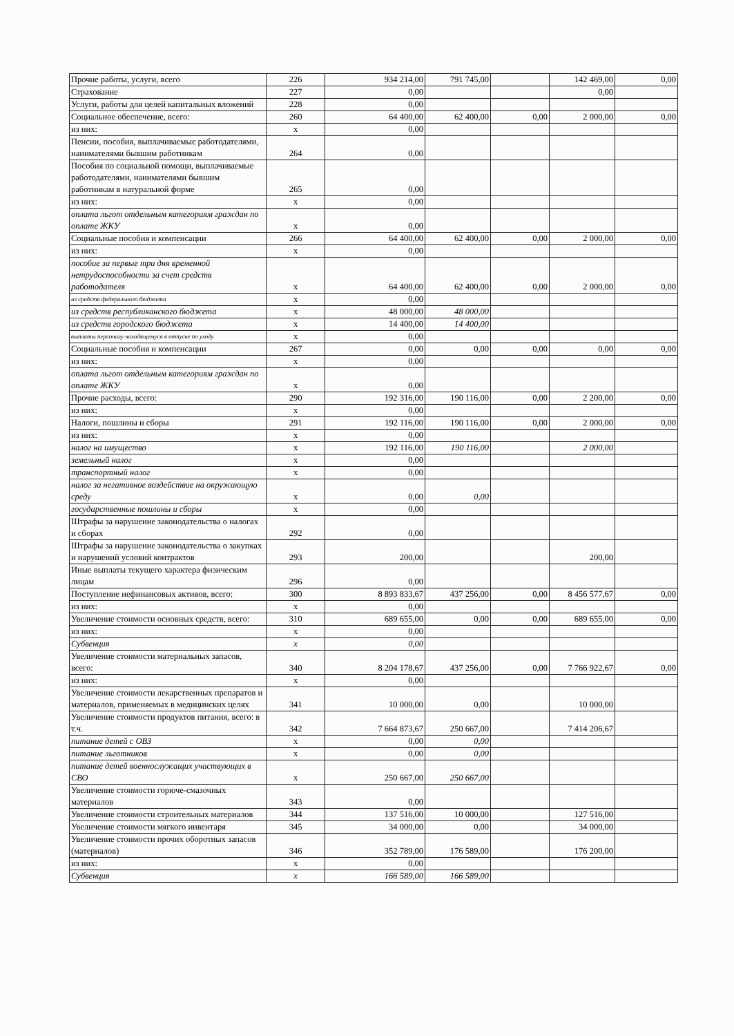| Прочие работы, услуги, всего | 226 | 934 214,00 | 791 745,00 | | 142 469,00 | 0,00 |
| Страхование | 227 | 0,00 | | | 0,00 | |
| Услуги, работы для целей капитальных вложений | 228 | 0,00 | | | | |
| Социальное обеспечение, всего: | 260 | 64 400,00 | 62 400,00 | 0,00 | 2 000,00 | 0,00 |
| из них: | x | 0,00 | | | | |
| Пенсии, пособия, выплачиваемые работодателями, нанимателями бывшим работникам | 264 | 0,00 | | | | |
| Пособия по социальной помощи, выплачиваемые работодателями, нанимателями бывшим работникам в натуральной форме | 265 | 0,00 | | | | |
| из них: | x | 0,00 | | | | |
| оплата льгот отдельным категориям граждан по оплате ЖКУ | x | 0,00 | | | | |
| Социальные пособия и компенсации | 266 | 64 400,00 | 62 400,00 | 0,00 | 2 000,00 | 0,00 |
| из них: | x | 0,00 | | | | |
| пособие за первые три дня временной нетрудоспособности за счет средств работодателя | x | 64 400,00 | 62 400,00 | 0,00 | 2 000,00 | 0,00 |
| из средств федерального бюджета | x | 0,00 | | | | |
| из средств республиканского бюджета | x | 48 000,00 | 48 000,00 | | | |
| из средств городского бюджета | x | 14 400,00 | 14 400,00 | | | |
| выплаты персоналу находящемуся в отпуске по уходу | x | 0,00 | | | | |
| Социальные пособия и компенсации | 267 | 0,00 | 0,00 | 0,00 | 0,00 | 0,00 |
| из них: | x | 0,00 | | | | |
| оплата льгот отдельным категориям граждан по оплате ЖКУ | x | 0,00 | | | | |
| Прочие расходы, всего: | 290 | 192 316,00 | 190 116,00 | 0,00 | 2 200,00 | 0,00 |
| из них: | x | 0,00 | | | | |
| Налоги, пошлины и сборы | 291 | 192 116,00 | 190 116,00 | 0,00 | 2 000,00 | 0,00 |
| из них: | x | 0,00 | | | | |
| налог на имущество | x | 192 116,00 | 190 116,00 | | 2 000,00 | |
| земельный налог | x | 0,00 | | | | |
| транспортный налог | x | 0,00 | | | | |
| налог за негативное воздействие на окружающую среду | x | 0,00 | 0,00 | | | |
| государственные пошлины и сборы | x | 0,00 | | | | |
| Штрафы за нарушение законодательства о налогах и сборах | 292 | 0,00 | | | | |
| Штрафы за нарушение законодательства о закупках и нарушений условий контрактов | 293 | 200,00 | | | 200,00 | |
| Иные выплаты текущего характера физическим лицам | 296 | 0,00 | | | | |
| Поступление нефинансовых активов, всего: | 300 | 8 893 833,67 | 437 256,00 | 0,00 | 8 456 577,67 | 0,00 |
| из них: | x | 0,00 | | | | |
| Увеличение стоимости основных средств, всего: | 310 | 689 655,00 | 0,00 | 0,00 | 689 655,00 | 0,00 |
| из них: | x | 0,00 | | | | |
| Субвенция | x | 0,00 | | | | |
| Увеличение стоимости материальных запасов, всего: | 340 | 8 204 178,67 | 437 256,00 | 0,00 | 7 766 922,67 | 0,00 |
| из них: | x | 0,00 | | | | |
| Увеличение стоимости лекарственных препаратов и материалов, применяемых в медицинских целях | 341 | 10 000,00 | 0,00 | | 10 000,00 | |
| Увеличение стоимости продуктов питания, всего: в т.ч. | 342 | 7 664 873,67 | 250 667,00 | | 7 414 206,67 | |
| питание детей с ОВЗ | x | 0,00 | 0,00 | | | |
| питание льготников | x | 0,00 | 0,00 | | | |
| питание детей военнослужащих участвующих в СВО | x | 250 667,00 | 250 667,00 | | | |
| Увеличение стоимости горюче-смазочных материалов | 343 | 0,00 | | | | |
| Увеличение стоимости строительных материалов | 344 | 137 516,00 | 10 000,00 | | 127 516,00 | |
| Увеличение стоимости мягкого инвентаря | 345 | 34 000,00 | 0,00 | | 34 000,00 | |
| Увеличение стоимости прочих оборотных запасов (материалов) | 346 | 352 789,00 | 176 589,00 | | 176 200,00 | |
| из них: | x | 0,00 | | | | |
| Субвенция | x | 166 589,00 | 166 589,00 | | | |